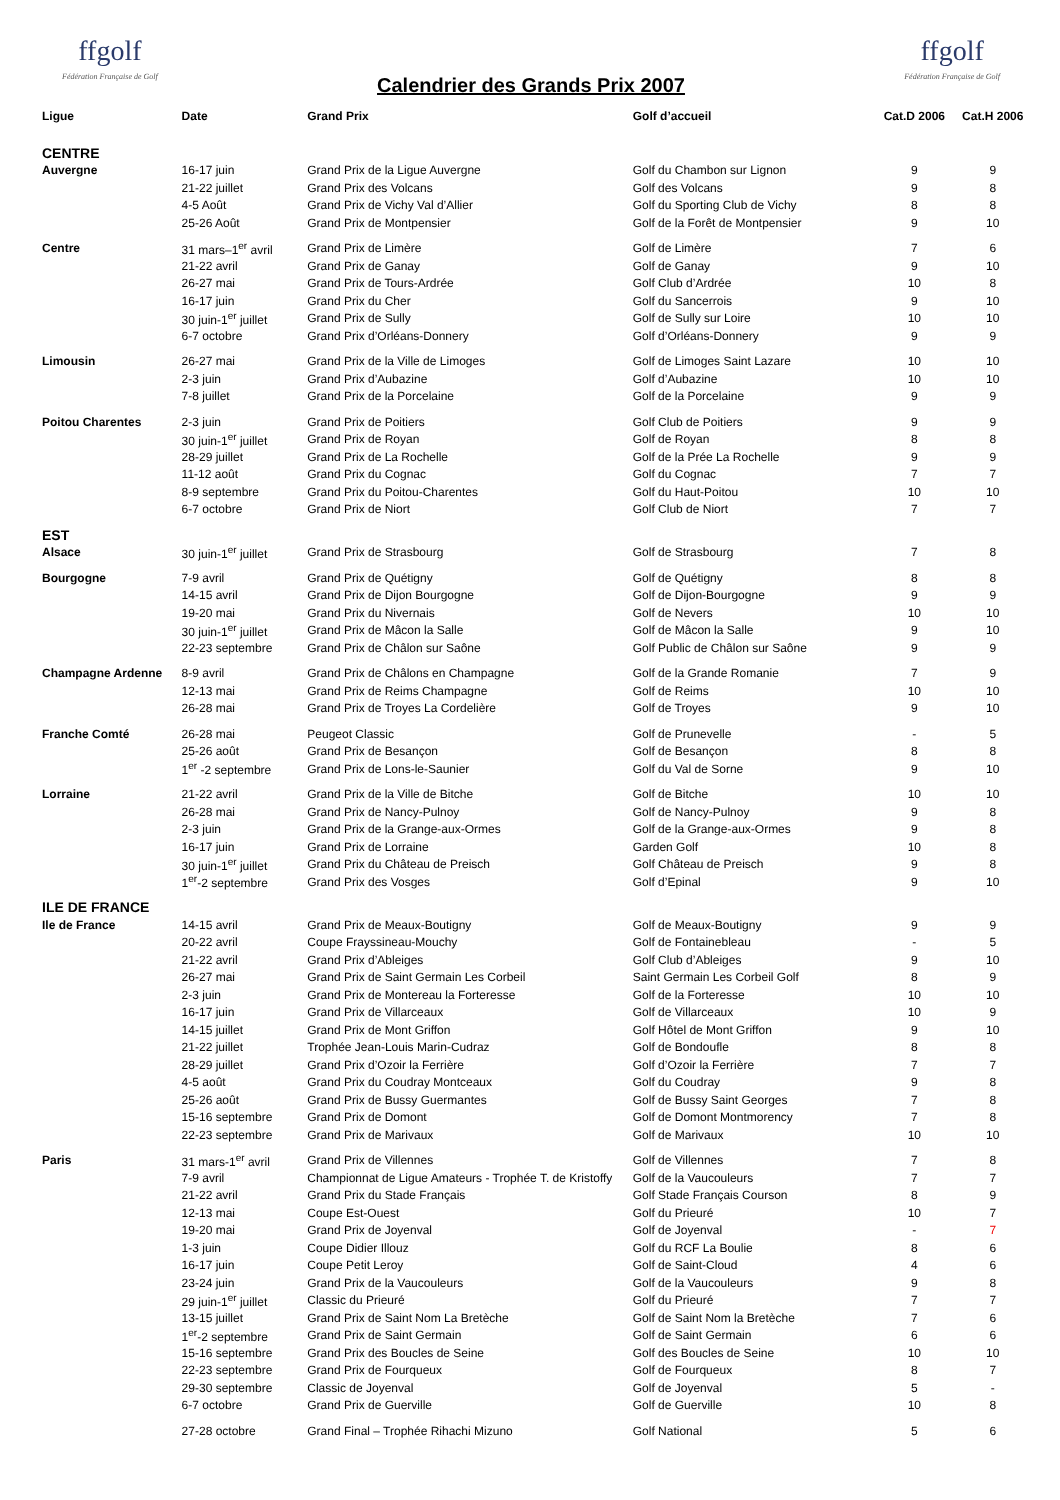ffgolf
Fédération Française de Golf
Calendrier des Grands Prix 2007
ffgolf
Fédération Française de Golf
| Ligue | Date | Grand Prix | Golf d’accueil | Cat.D 2006 | Cat.H 2006 |
| --- | --- | --- | --- | --- | --- |
| CENTRE | | | | | |
| Auvergne | 16-17 juin | Grand Prix de la Ligue Auvergne | Golf du Chambon sur Lignon | 9 | 9 |
| | 21-22 juillet | Grand Prix des Volcans | Golf des Volcans | 9 | 8 |
| | 4-5 Août | Grand Prix de Vichy Val d’Allier | Golf du Sporting Club de Vichy | 8 | 8 |
| | 25-26 Août | Grand Prix de Montpensier | Golf de la Forêt de Montpensier | 9 | 10 |
| Centre | 31 mars–1<sup>er</sup> avril | Grand Prix de Limère | Golf de Limère | 7 | 6 |
| | 21-22 avril | Grand Prix de Ganay | Golf de Ganay | 9 | 10 |
| | 26-27 mai | Grand Prix de Tours-Ardrée | Golf Club d’Ardrée | 10 | 8 |
| | 16-17 juin | Grand Prix du Cher | Golf du Sancerrois | 9 | 10 |
| | 30 juin-1<sup>er</sup> juillet | Grand Prix de Sully | Golf de Sully sur Loire | 10 | 10 |
| | 6-7 octobre | Grand Prix d’Orléans-Donnery | Golf d’Orléans-Donnery | 9 | 9 |
| Limousin | 26-27 mai | Grand Prix de la Ville de Limoges | Golf de Limoges Saint Lazare | 10 | 10 |
| | 2-3 juin | Grand Prix d’Aubazine | Golf d’Aubazine | 10 | 10 |
| | 7-8 juillet | Grand Prix de la Porcelaine | Golf de la Porcelaine | 9 | 9 |
| Poitou Charentes | 2-3 juin | Grand Prix de Poitiers | Golf Club de Poitiers | 9 | 9 |
| | 30 juin-1<sup>er</sup> juillet | Grand Prix de Royan | Golf de Royan | 8 | 8 |
| | 28-29 juillet | Grand Prix de La Rochelle | Golf de la Prée La Rochelle | 9 | 9 |
| | 11-12 août | Grand Prix du Cognac | Golf du Cognac | 7 | 7 |
| | 8-9 septembre | Grand Prix du Poitou-Charentes | Golf du Haut-Poitou | 10 | 10 |
| | 6-7 octobre | Grand Prix de Niort | Golf Club de Niort | 7 | 7 |
| EST | | | | | |
| Alsace | 30 juin-1<sup>er</sup> juillet | Grand Prix de Strasbourg | Golf de Strasbourg | 7 | 8 |
| Bourgogne | 7-9 avril | Grand Prix de Quétigny | Golf de Quétigny | 8 | 8 |
| | 14-15 avril | Grand Prix de Dijon Bourgogne | Golf de Dijon-Bourgogne | 9 | 9 |
| | 19-20 mai | Grand Prix du Nivernais | Golf de Nevers | 10 | 10 |
| | 30 juin-1<sup>er</sup> juillet | Grand Prix de Mâcon la Salle | Golf de Mâcon la Salle | 9 | 10 |
| | 22-23 septembre | Grand Prix de Châlon sur Saône | Golf Public de Châlon sur Saône | 9 | 9 |
| Champagne Ardenne | 8-9 avril | Grand Prix de Châlons en Champagne | Golf de la Grande Romanie | 7 | 9 |
| | 12-13 mai | Grand Prix de Reims Champagne | Golf de Reims | 10 | 10 |
| | 26-28 mai | Grand Prix de Troyes La Cordelière | Golf de Troyes | 9 | 10 |
| Franche Comté | 26-28 mai | Peugeot Classic | Golf de Prunevelle | - | 5 |
| | 25-26 août | Grand Prix de Besançon | Golf de Besançon | 8 | 8 |
| | 1<sup>er</sup> -2 septembre | Grand Prix de Lons-le-Saunier | Golf du Val de Sorne | 9 | 10 |
| Lorraine | 21-22 avril | Grand Prix de la Ville de Bitche | Golf de Bitche | 10 | 10 |
| | 26-28 mai | Grand Prix de Nancy-Pulnoy | Golf de Nancy-Pulnoy | 9 | 8 |
| | 2-3 juin | Grand Prix de la Grange-aux-Ormes | Golf de la Grange-aux-Ormes | 9 | 8 |
| | 16-17 juin | Grand Prix de Lorraine | Garden Golf | 10 | 8 |
| | 30 juin-1<sup>er</sup> juillet | Grand Prix du Château de Preisch | Golf Château de Preisch | 9 | 8 |
| | 1<sup>er</sup>-2 septembre | Grand Prix des Vosges | Golf d’Epinal | 9 | 10 |
| ILE DE FRANCE | | | | | |
| Ile de France | 14-15 avril | Grand Prix de Meaux-Boutigny | Golf de Meaux-Boutigny | 9 | 9 |
| | 20-22 avril | Coupe Frayssineau-Mouchy | Golf de Fontainebleau | - | 5 |
| | 21-22 avril | Grand Prix d’Ableiges | Golf Club d’Ableiges | 9 | 10 |
| | 26-27 mai | Grand Prix de Saint Germain Les Corbeil | Saint Germain Les Corbeil Golf | 8 | 9 |
| | 2-3 juin | Grand Prix de Montereau la Forteresse | Golf de la Forteresse | 10 | 10 |
| | 16-17 juin | Grand Prix de Villarceaux | Golf de Villarceaux | 10 | 9 |
| | 14-15 juillet | Grand Prix de Mont Griffon | Golf Hôtel de Mont Griffon | 9 | 10 |
| | 21-22 juillet | Trophée Jean-Louis Marin-Cudraz | Golf de Bondoufle | 8 | 8 |
| | 28-29 juillet | Grand Prix d’Ozoir la Ferrière | Golf d’Ozoir la Ferrière | 7 | 7 |
| | 4-5 août | Grand Prix du Coudray Montceaux | Golf du Coudray | 9 | 8 |
| | 25-26 août | Grand Prix de Bussy Guermantes | Golf de Bussy Saint Georges | 7 | 8 |
| | 15-16 septembre | Grand Prix de Domont | Golf de Domont Montmorency | 7 | 8 |
| | 22-23 septembre | Grand Prix de Marivaux | Golf de Marivaux | 10 | 10 |
| Paris | 31 mars-1<sup>er</sup> avril | Grand Prix de Villennes | Golf de Villennes | 7 | 8 |
| | 7-9 avril | Championnat de Ligue Amateurs - Trophée T. de Kristoffy | Golf de la Vaucouleurs | 7 | 7 |
| | 21-22 avril | Grand Prix du Stade Français | Golf Stade Français Courson | 8 | 9 |
| | 12-13 mai | Coupe Est-Ouest | Golf du Prieuré | 10 | 7 |
| | 19-20 mai | Grand Prix de Joyenval | Golf de Joyenval | - | 7 |
| | 1-3 juin | Coupe Didier Illouz | Golf du RCF La Boulie | 8 | 6 |
| | 16-17 juin | Coupe Petit Leroy | Golf de Saint-Cloud | 4 | 6 |
| | 23-24 juin | Grand Prix de la Vaucouleurs | Golf de la Vaucouleurs | 9 | 8 |
| | 29 juin-1<sup>er</sup> juillet | Classic du Prieuré | Golf du Prieuré | 7 | 7 |
| | 13-15 juillet | Grand Prix de Saint Nom La Bretèche | Golf de Saint Nom la Bretèche | 7 | 6 |
| | 1<sup>er</sup>-2 septembre | Grand Prix de Saint Germain | Golf de Saint Germain | 6 | 6 |
| | 15-16 septembre | Grand Prix des Boucles de Seine | Golf des Boucles de Seine | 10 | 10 |
| | 22-23 septembre | Grand Prix de Fourqueux | Golf de Fourqueux | 8 | 7 |
| | 29-30 septembre | Classic de Joyenval | Golf de Joyenval | 5 | - |
| | 6-7 octobre | Grand Prix de Guerville | Golf de Guerville | 10 | 8 |
| | 27-28 octobre | Grand Final – Trophée Rihachi Mizuno | Golf National | 5 | 6 |